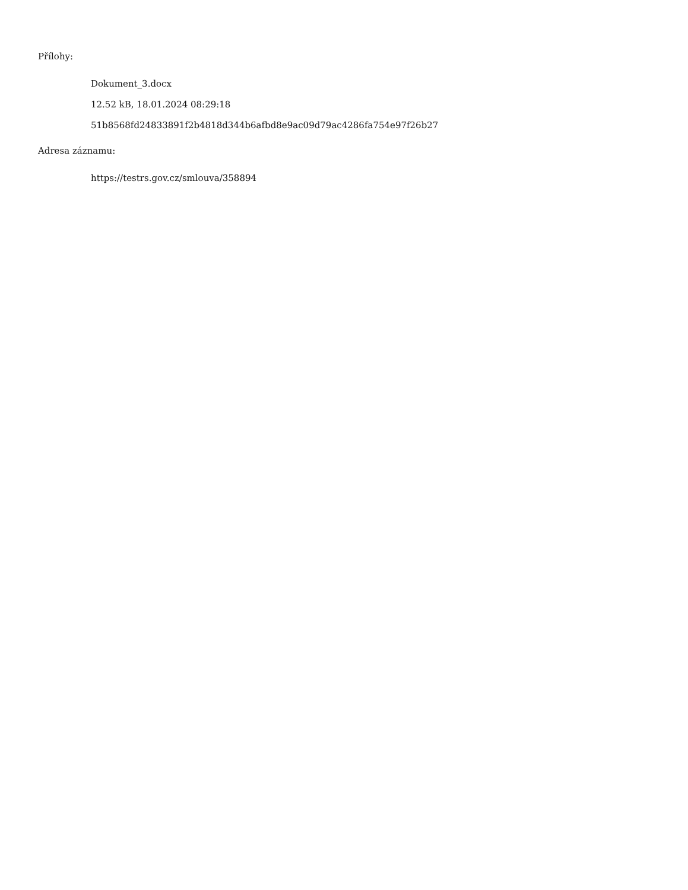Přílohy:
Dokument_3.docx
12.52 kB, 18.01.2024 08:29:18
51b8568fd24833891f2b4818d344b6afbd8e9ac09d79ac4286fa754e97f26b27
Adresa záznamu:
https://testrs.gov.cz/smlouva/358894